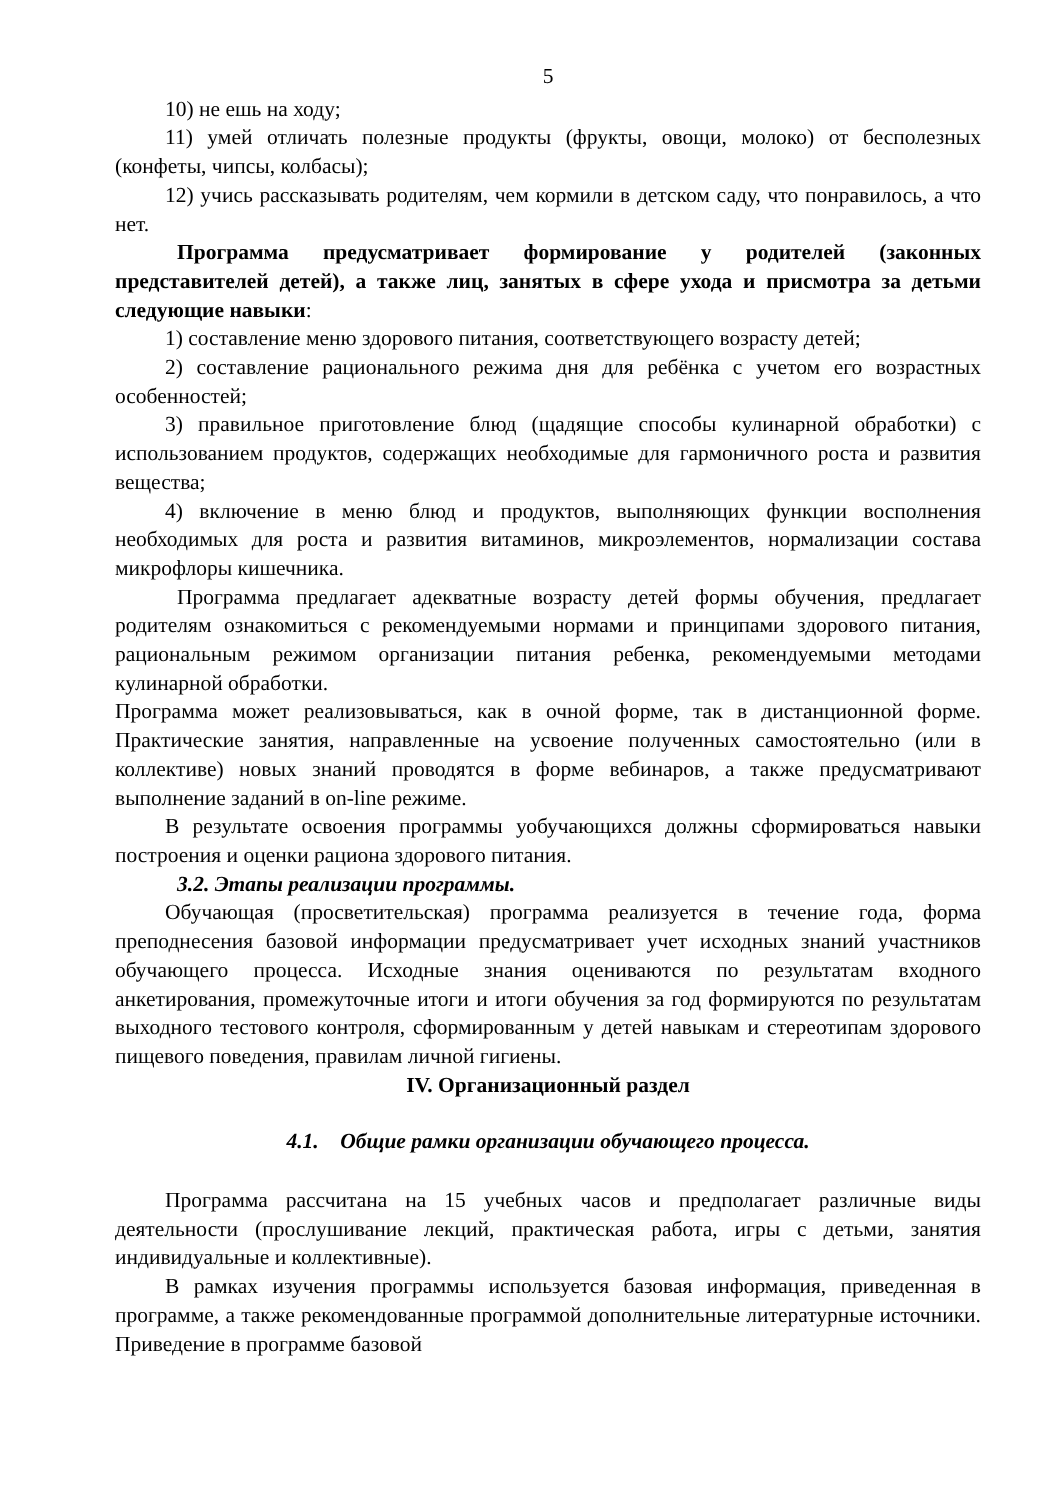5
10) не ешь на ходу;
11) умей отличать полезные продукты (фрукты, овощи, молоко) от бесполезных (конфеты, чипсы, колбасы);
12) учись рассказывать родителям, чем кормили в детском саду, что понравилось, а что нет.
Программа предусматривает формирование у родителей (законных представителей детей), а также лиц, занятых в сфере ухода и присмотра за детьми следующие навыки:
1) составление меню здорового питания, соответствующего возрасту детей;
2) составление рационального режима дня для ребёнка с учетом его возрастных особенностей;
3) правильное приготовление блюд (щадящие способы кулинарной обработки) с использованием продуктов, содержащих необходимые для гармоничного роста и развития вещества;
4) включение в меню блюд и продуктов, выполняющих функции восполнения необходимых для роста и развития витаминов, микроэлементов, нормализации состава микрофлоры кишечника.
Программа предлагает адекватные возрасту детей формы обучения, предлагает родителям ознакомиться с рекомендуемыми нормами и принципами здорового питания, рациональным режимом организации питания ребенка, рекомендуемыми методами кулинарной обработки.
Программа может реализовываться, как в очной форме, так в дистанционной форме. Практические занятия, направленные на усвоение полученных самостоятельно (или в коллективе) новых знаний проводятся в форме вебинаров, а также предусматривают выполнение заданий в on-line режиме.
В результате освоения программы уобучающихся должны сформироваться навыки построения и оценки рациона здорового питания.
3.2. Этапы реализации программы.
Обучающая (просветительская) программа реализуется в течение года, форма преподнесения базовой информации предусматривает учет исходных знаний участников обучающего процесса. Исходные знания оцениваются по результатам входного анкетирования, промежуточные итоги и итоги обучения за год формируются по результатам выходного тестового контроля, сформированным у детей навыкам и стереотипам здорового пищевого поведения, правилам личной гигиены.
IV. Организационный раздел
4.1. Общие рамки организации обучающего процесса.
Программа рассчитана на 15 учебных часов и предполагает различные виды деятельности (прослушивание лекций, практическая работа, игры с детьми, занятия индивидуальные и коллективные).
В рамках изучения программы используется базовая информация, приведенная в программе, а также рекомендованные программой дополнительные литературные источники. Приведение в программе базовой